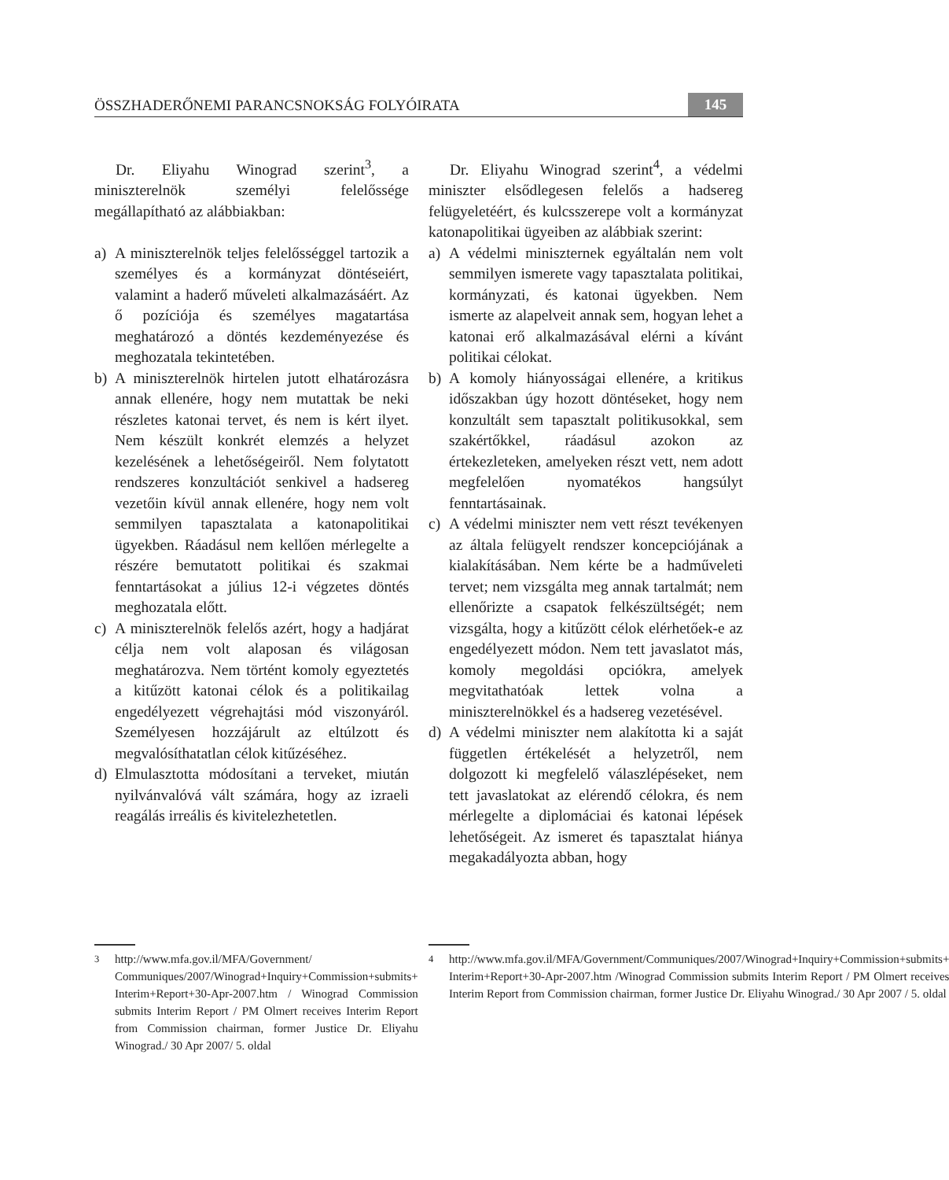ÖSSZHADERŐNEMI PARANCSNOKSÁG FOLYÓIRATA 145
Dr. Eliyahu Winograd szerint<sup>3</sup>, a miniszterelnök személyi felelőssége megállapítható az alábbiakban:
a) A miniszterelnök teljes felelősséggel tartozik a személyes és a kormányzat döntéseiért, valamint a haderő műveleti alkalmazásáért. Az ő pozíciója és személyes magatartása meghatározó a döntés kezdeményezése és meghozatala tekintetében.
b) A miniszterelnök hirtelen jutott elhatározásra annak ellenére, hogy nem mutattak be neki részletes katonai tervet, és nem is kért ilyet. Nem készült konkrét elemzés a helyzet kezelésének a lehetőségeiről. Nem folytatott rendszeres konzultációt senkivel a hadsereg vezetőin kívül annak ellenére, hogy nem volt semmilyen tapasztalata a katonapolitikai ügyekben. Ráadásul nem kellően mérlegelte a részére bemutatott politikai és szakmai fenntartásokat a július 12-i végzetes döntés meghozatala előtt.
c) A miniszterelnök felelős azért, hogy a hadjárat célja nem volt alaposan és világosan meghatározva. Nem történt komoly egyeztetés a kitűzött katonai célok és a politikailag engedélyezett végrehajtási mód viszonyáról. Személyesen hozzájárult az eltúlzott és megvalósíthatatlan célok kitűzéséhez.
d) Elmulasztotta módosítani a terveket, miután nyilvánvalóvá vált számára, hogy az izraeli reagálás irreális és kivitelezhetetlen.
Dr. Eliyahu Winograd szerint<sup>4</sup>, a védelmi miniszter elsődlegesen felelős a hadsereg felügyeletéért, és kulcsszerepe volt a kormányzat katonapolitikai ügyeiben az alábbiak szerint:
a) A védelmi miniszternek egyáltalán nem volt semmilyen ismerete vagy tapasztalata politikai, kormányzati, és katonai ügyekben. Nem ismerte az alapelveit annak sem, hogyan lehet a katonai erő alkalmazásával elérni a kívánt politikai célokat.
b) A komoly hiányosságai ellenére, a kritikus időszakban úgy hozott döntéseket, hogy nem konzultált sem tapasztalt politikusokkal, sem szakértőkkel, ráadásul azokon az értekezleteken, amelyeken részt vett, nem adott megfelelően nyomatékos hangsúlyt fenntartásainak.
c) A védelmi miniszter nem vett részt tevékenyen az általa felügyelt rendszer koncepciójának a kialakításában. Nem kérte be a hadműveleti tervet; nem vizsgálta meg annak tartalmát; nem ellenőrizte a csapatok felkészültségét; nem vizsgálta, hogy a kitűzött célok elérhetőek-e az engedélyezett módon. Nem tett javaslatot más, komoly megoldási opciókra, amelyek megvitathatóak lettek volna a miniszterelnökkel és a hadsereg vezetésével.
d) A védelmi miniszter nem alakította ki a saját független értékelését a helyzetről, nem dolgozott ki megfelelő válaszlépéseket, nem tett javaslatokat az elérendő célokra, és nem mérlegelte a diplomáciai és katonai lépések lehetőségeit. Az ismeret és tapasztalat hiánya megakadályozta abban, hogy
<sup>3</sup> http://www.mfa.gov.il/MFA/Government/ Communiques/2007/Winograd+Inquiry+Commission+submits+ Interim+Report+30-Apr-2007.htm / Winograd Commission submits Interim Report / PM Olmert receives Interim Report from Commission chairman, former Justice Dr. Eliyahu Winograd./ 30 Apr 2007/ 5. oldal
<sup>4</sup> http://www.mfa.gov.il/MFA/Government/Communiques/2007/Winograd+Inquiry+Commission+submits+ Interim+Report+30-Apr-2007.htm /Winograd Commission submits Interim Report / PM Olmert receives Interim Report from Commission chairman, former Justice Dr. Eliyahu Winograd./ 30 Apr 2007 / 5. oldal